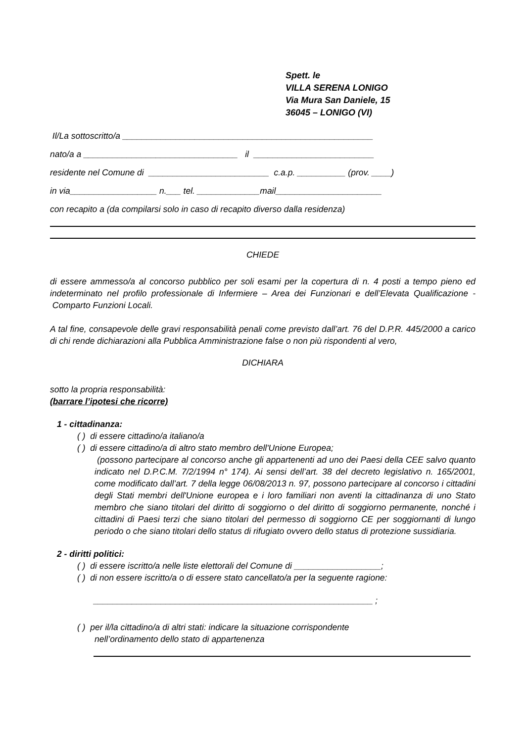Spett. le
VILLA SERENA LONIGO
Via Mura San Daniele, 15
36045 – LONIGO (VI)
Il/La sottoscritto/a ____________________________________________________
nato/a a ________________________________ il _________________________
residente nel Comune di _________________________ c.a.p. __________ (prov. ____)
in via__________________ n.___ tel. _____________mail______________________
con recapito a (da compilarsi solo in caso di recapito diverso dalla residenza)
CHIEDE
di essere ammesso/a al concorso pubblico per soli esami per la copertura di n. 4 posti a tempo pieno ed indeterminato nel profilo professionale di Infermiere – Area dei Funzionari e dell’Elevata Qualificazione - Comparto Funzioni Locali.
A tal fine, consapevole delle gravi responsabilità penali come previsto dall’art. 76 del D.P.R. 445/2000 a carico di chi rende dichiarazioni alla Pubblica Amministrazione false o non più rispondenti al vero,
DICHIARA
sotto la propria responsabilità:
(barrare l’ipotesi che ricorre)
1 - cittadinanza:
( ) di essere cittadino/a italiano/a
( ) di essere cittadino/a di altro stato membro dell'Unione Europea;
(possono partecipare al concorso anche gli appartenenti ad uno dei Paesi della CEE salvo quanto indicato nel D.P.C.M. 7/2/1994 n° 174). Ai sensi dell’art. 38 del decreto legislativo n. 165/2001, come modificato dall’art. 7 della legge 06/08/2013 n. 97, possono partecipare al concorso i cittadini degli Stati membri dell'Unione europea e i loro familiari non aventi la cittadinanza di uno Stato membro che siano titolari del diritto di soggiorno o del diritto di soggiorno permanente, nonché i cittadini di Paesi terzi che siano titolari del permesso di soggiorno CE per soggiornanti di lungo periodo o che siano titolari dello status di rifugiato ovvero dello status di protezione sussidiaria.
2 - diritti politici:
( ) di essere iscritto/a nelle liste elettorali del Comune di __________________;
( ) di non essere iscritto/a o di essere stato cancellato/a per la seguente ragione:
__________________________________________________________ ;
( ) per il/la cittadino/a di altri stati: indicare la situazione corrispondente
nell’ordinamento dello stato di appartenenza